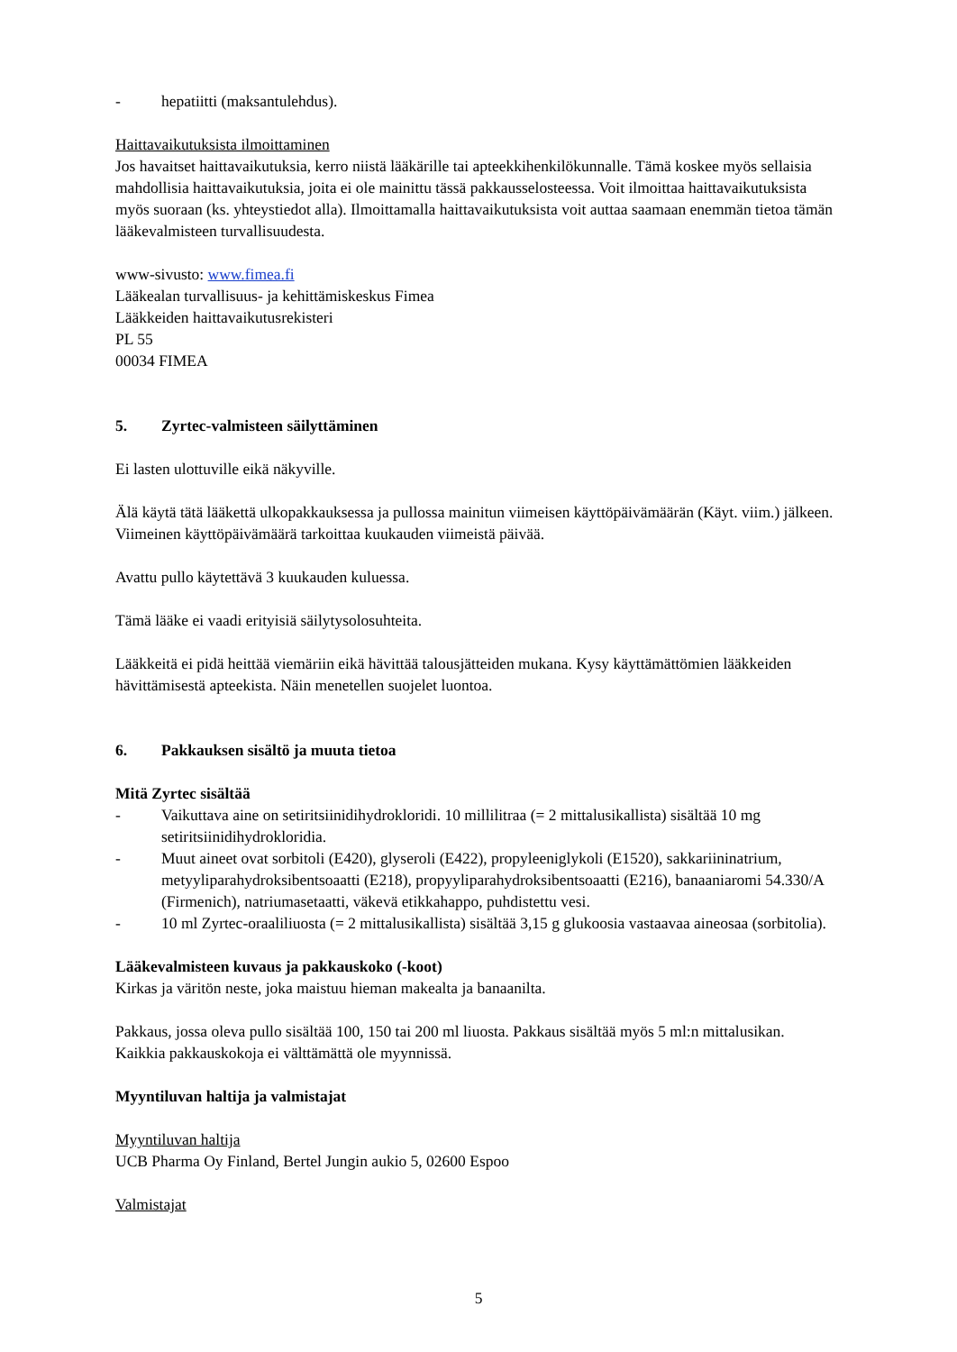- hepatiitti (maksantulehdus).
Haittavaikutuksista ilmoittaminen
Jos havaitset haittavaikutuksia, kerro niistä lääkärille tai apteekkihenkilökunnalle. Tämä koskee myös sellaisia mahdollisia haittavaikutuksia, joita ei ole mainittu tässä pakkausselosteessa. Voit ilmoittaa haittavaikutuksista myös suoraan (ks. yhteystiedot alla). Ilmoittamalla haittavaikutuksista voit auttaa saamaan enemmän tietoa tämän lääkevalmisteen turvallisuudesta.
www-sivusto: www.fimea.fi
Lääkealan turvallisuus- ja kehittämiskeskus Fimea
Lääkkeiden haittavaikutusrekisteri
PL 55
00034 FIMEA
5. Zyrtec-valmisteen säilyttäminen
Ei lasten ulottuville eikä näkyville.
Älä käytä tätä lääkettä ulkopakkauksessa ja pullossa mainitun viimeisen käyttöpäivämäärän (Käyt. viim.) jälkeen. Viimeinen käyttöpäivämäärä tarkoittaa kuukauden viimeistä päivää.
Avattu pullo käytettävä 3 kuukauden kuluessa.
Tämä lääke ei vaadi erityisiä säilytysolosuhteita.
Lääkkeitä ei pidä heittää viemäriin eikä hävittää talousjätteiden mukana. Kysy käyttämättömien lääkkeiden hävittämisestä apteekista. Näin menetellen suojelet luontoa.
6. Pakkauksen sisältö ja muuta tietoa
Mitä Zyrtec sisältää
- Vaikuttava aine on setiritsiinidihydrokloridi. 10 millilitraa (= 2 mittalusikallista) sisältää 10 mg setiritsiinidihydrokloridia.
- Muut aineet ovat sorbitoli (E420), glyseroli (E422), propyleeniglykoli (E1520), sakkariininatrium, metyyliparahydroksibentsoaatti (E218), propyyliparahydroksibentsoaatti (E216), banaaniaromi 54.330/A (Firmenich), natriumasetaatti, väkevä etikkahappo, puhdistettu vesi.
- 10 ml Zyrtec-oraaliliuosta (= 2 mittalusikallista) sisältää 3,15 g glukoosia vastaavaa aineosaa (sorbitolia).
Lääkevalmisteen kuvaus ja pakkauskoko (-koot)
Kirkas ja väritön neste, joka maistuu hieman makealta ja banaanilta.
Pakkaus, jossa oleva pullo sisältää 100, 150 tai 200 ml liuosta. Pakkaus sisältää myös 5 ml:n mittalusikan.
Kaikkia pakkauskokoja ei välttämättä ole myynnissä.
Myyntiluvan haltija ja valmistajat
Myyntiluvan haltija
UCB Pharma Oy Finland, Bertel Jungin aukio 5, 02600 Espoo
Valmistajat
5